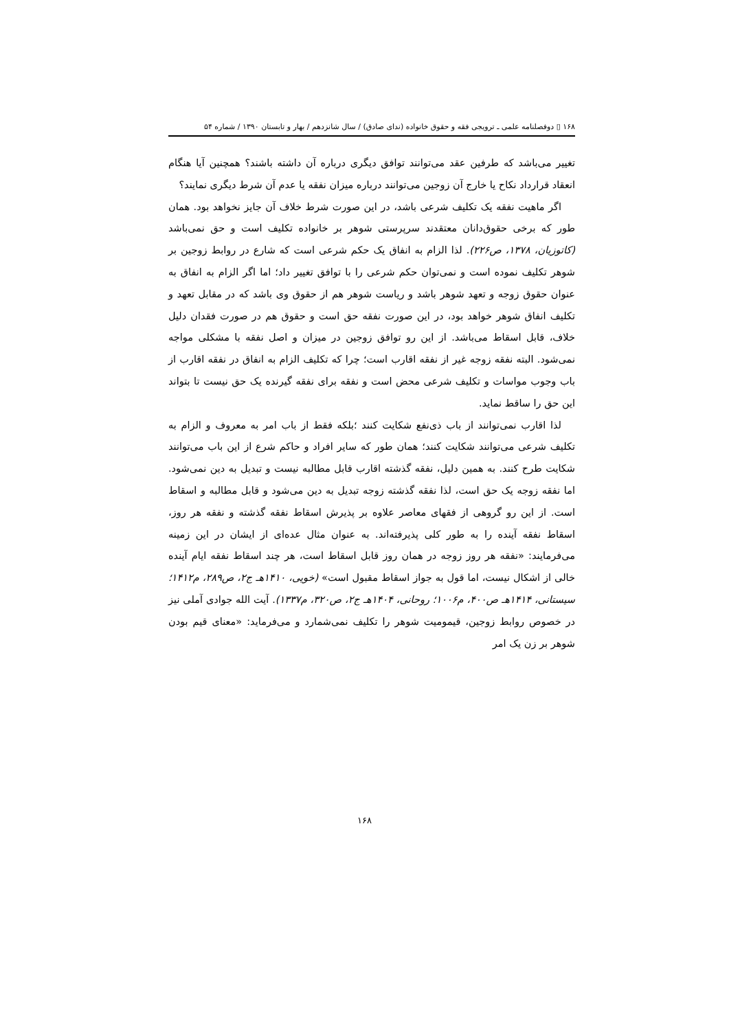۱۶۸ ▯ دوفصلنامه علمی ـ ترویجی فقه و حقوق خانواده (ندای صادق) / سال شانزدهم / بهار و تابستان ۱۳۹۰ / شماره ۵۴
تغییر می‌باشد که طرفین عقد می‌توانند توافق دیگری درباره آن داشته باشند؟ همچنین آیا هنگام انعقاد قرارداد نکاح یا خارج آن زوجین می‌توانند درباره میزان نفقه یا عدم آن شرط دیگری نمایند؟
اگر ماهیت نفقه یک تکلیف شرعی باشد، در این صورت شرط خلاف آن جایز نخواهد بود. همان طور که برخی حقوق‌دانان معتقدند سرپرستی شوهر بر خانواده تکلیف است و حق نمی‌باشد (کاتوزیان، ۱۳۷۸، ص۲۲۶). لذا الزام به انفاق یک حکم شرعی است که شارع در روابط زوجین بر شوهر تکلیف نموده است و نمی‌توان حکم شرعی را با توافق تغییر داد؛ اما اگر الزام به انفاق به عنوان حقوق زوجه و تعهد شوهر باشد و ریاست شوهر هم از حقوق وی باشد که در مقابل تعهد و تکلیف انفاق شوهر خواهد بود، در این صورت نفقه حق است و حقوق هم در صورت فقدان دلیل خلاف، قابل اسقاط می‌باشد. از این رو توافق زوجین در میزان و اصل نفقه با مشکلی مواجه نمی‌شود. البته نفقه زوجه غیر از نفقه اقارب است؛ چرا که تکلیف الزام به انفاق در نفقه اقارب از باب وجوب مواسات و تکلیف شرعی محض است و نفقه برای نفقه گیرنده یک حق نیست تا بتواند این حق را ساقط نماید.
لذا اقارب نمی‌توانند از باب ذی‌نفع شکایت کنند ؛بلکه فقط از باب امر به معروف و الزام به تکلیف شرعی می‌توانند شکایت کنند؛ همان طور که سایر افراد و حاکم شرع از این باب می‌توانند شکایت طرح کنند. به همین دلیل، نفقه گذشته اقارب قابل مطالبه نیست و تبدیل به دین نمی‌شود. اما نفقه زوجه یک حق است، لذا نفقه گذشته زوجه تبدیل به دین می‌شود و قابل مطالبه و اسقاط است. از این رو گروهی از فقهای معاصر علاوه بر پذیرش اسقاط نفقه گذشته و نفقه هر روز، اسقاط نفقه آینده را به طور کلی پذیرفته‌اند. به عنوان مثال عده‌ای از ایشان در این زمینه می‌فرمایند: «نفقه هر روز زوجه در همان روز قابل اسقاط است، هر چند اسقاط نفقه ایام آینده خالی از اشکال نیست، اما قول به جواز اسقاط مقبول است» (خویی، ۱۴۱۰هـ ج۲، ص۲۸۹، م۱۴۱۲؛ سیستانی، ۱۴۱۴هـ ص۴۰۰، م۱۰۰۶؛ روحانی، ۱۴۰۴هـ ج۲، ص۳۲۰، م۱۳۳۷). آیت الله جوادی آملی نیز در خصوص روابط زوجین، قیمومیت شوهر را تکلیف نمی‌شمارد و می‌فرماید: «معنای قیم بودن شوهر بر زن یک امر
۱۶۸